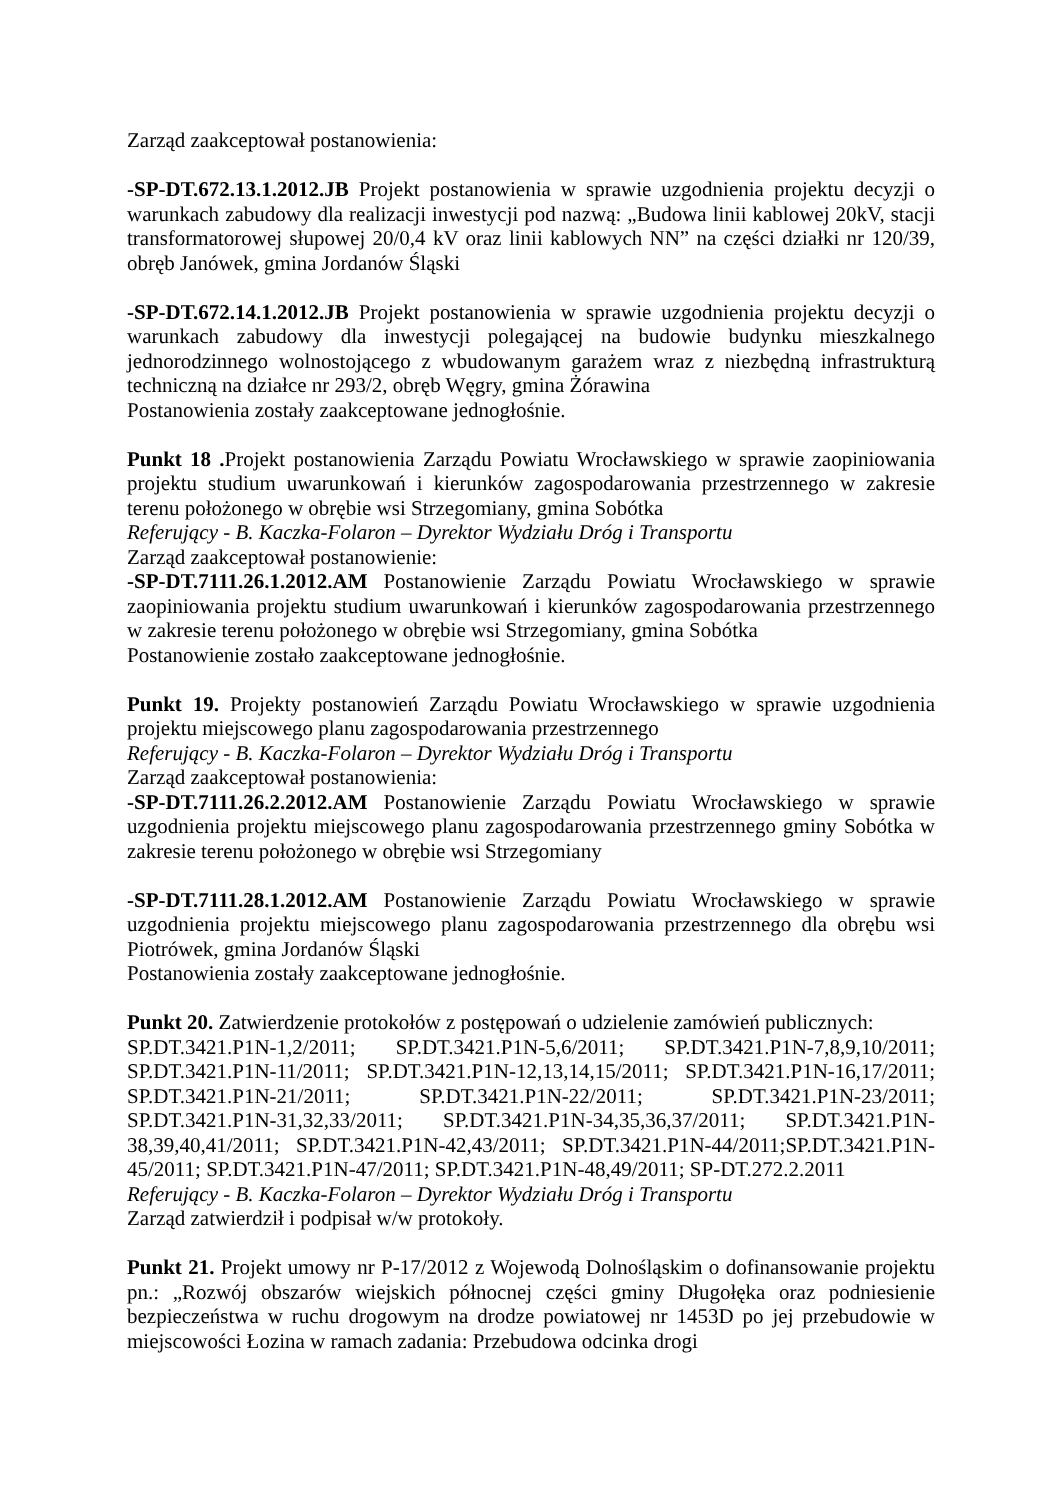Zarząd zaakceptował postanowienia:
-SP-DT.672.13.1.2012.JB Projekt postanowienia w sprawie uzgodnienia projektu decyzji o warunkach zabudowy dla realizacji inwestycji pod nazwą: „Budowa linii kablowej 20kV, stacji transformatorowej słupowej 20/0,4 kV oraz linii kablowych NN” na części działki nr 120/39, obręb Janówek, gmina Jordanów Śląski
-SP-DT.672.14.1.2012.JB Projekt postanowienia w sprawie uzgodnienia projektu decyzji o warunkach zabudowy dla inwestycji polegającej na budowie budynku mieszkalnego jednorodzinnego wolnostojącego z wbudowanym garażem wraz z niezbędną infrastrukturą techniczną na działce nr 293/2, obręb Węgry, gmina Żórawina
Postanowienia zostały zaakceptowane jednogłośnie.
Punkt 18 . Projekt postanowienia Zarządu Powiatu Wrocławskiego w sprawie zaopiniowania projektu studium uwarunkowań i kierunków zagospodarowania przestrzennego w zakresie terenu położonego w obrębie wsi Strzegomiany, gmina Sobótka
Referujący - B. Kaczka-Folaron – Dyrektor Wydziału Dróg i Transportu
Zarząd zaakceptował postanowienie:
-SP-DT.7111.26.1.2012.AM Postanowienie Zarządu Powiatu Wrocławskiego w sprawie zaopiniowania projektu studium uwarunkowań i kierunków zagospodarowania przestrzennego w zakresie terenu położonego w obrębie wsi Strzegomiany, gmina Sobótka
Postanowienie zostało zaakceptowane jednogłośnie.
Punkt 19. Projekty postanowień Zarządu Powiatu Wrocławskiego w sprawie uzgodnienia projektu miejscowego planu zagospodarowania przestrzennego
Referujący - B. Kaczka-Folaron – Dyrektor Wydziału Dróg i Transportu
Zarząd zaakceptował postanowienia:
-SP-DT.7111.26.2.2012.AM Postanowienie Zarządu Powiatu Wrocławskiego w sprawie uzgodnienia projektu miejscowego planu zagospodarowania przestrzennego gminy Sobótka w zakresie terenu położonego w obrębie wsi Strzegomiany
-SP-DT.7111.28.1.2012.AM Postanowienie Zarządu Powiatu Wrocławskiego w sprawie uzgodnienia projektu miejscowego planu zagospodarowania przestrzennego dla obrębu wsi Piotrówek, gmina Jordanów Śląski
Postanowienia zostały zaakceptowane jednogłośnie.
Punkt 20. Zatwierdzenie protokołów z postępowań o udzielenie zamówień publicznych:
SP.DT.3421.P1N-1,2/2011; SP.DT.3421.P1N-5,6/2011; SP.DT.3421.P1N-7,8,9,10/2011; SP.DT.3421.P1N-11/2011; SP.DT.3421.P1N-12,13,14,15/2011; SP.DT.3421.P1N-16,17/2011; SP.DT.3421.P1N-21/2011; SP.DT.3421.P1N-22/2011; SP.DT.3421.P1N-23/2011; SP.DT.3421.P1N-31,32,33/2011; SP.DT.3421.P1N-34,35,36,37/2011; SP.DT.3421.P1N-38,39,40,41/2011; SP.DT.3421.P1N-42,43/2011; SP.DT.3421.P1N-44/2011;SP.DT.3421.P1N-45/2011; SP.DT.3421.P1N-47/2011; SP.DT.3421.P1N-48,49/2011; SP-DT.272.2.2011
Referujący - B. Kaczka-Folaron – Dyrektor Wydziału Dróg i Transportu
Zarząd zatwierdził i podpisał w/w protokoły.
Punkt 21. Projekt umowy nr P-17/2012 z Wojewodą Dolnośląskim o dofinansowanie projektu pn.: „Rozwój obszarów wiejskich północnej części gminy Długołęka oraz podniesienie bezpieczeństwa w ruchu drogowym na drodze powiatowej nr 1453D po jej przebudowie w miejscowości Łozina w ramach zadania: Przebudowa odcinka drogi